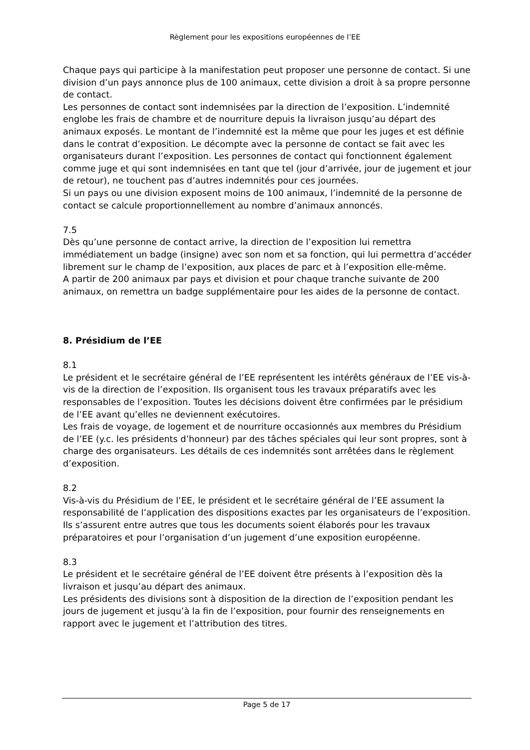Règlement pour les expositions européennes de l’EE
Chaque pays qui participe à la manifestation peut proposer une personne de contact. Si une division d’un pays annonce plus de 100 animaux, cette division a droit à sa propre personne de contact.
Les personnes de contact sont indemnisées par la direction de l’exposition. L’indemnité englobe les frais de chambre et de nourriture depuis la livraison jusqu’au départ des animaux exposés. Le montant de l’indemnité est la même que pour les juges et est définie dans le contrat d’exposition. Le décompte avec la personne de contact se fait avec les organisateurs durant l’exposition. Les personnes de contact qui fonctionnent également comme juge et qui sont indemnisées en tant que tel (jour d’arrivée, jour de jugement et jour de retour), ne touchent pas d’autres indemnités pour ces journées.
Si un pays ou une division exposent moins de 100 animaux, l’indemnité de la personne de contact se calcule proportionnellement au nombre d’animaux annoncés.
7.5
Dès qu’une personne de contact arrive, la direction de l’exposition lui remettra immédiatement un badge (insigne) avec son nom et sa fonction, qui lui permettra d’accéder librement sur le champ de l’exposition, aux places de parc et à l’exposition elle-même.
A partir de 200 animaux par pays et division et pour chaque tranche suivante de 200 animaux, on remettra un badge supplémentaire pour les aides de la personne de contact.
8. Présidium de l’EE
8.1
Le président et le secrétaire général de l’EE représentent les intérêts généraux de l’EE vis-à-vis de la direction de l’exposition. Ils organisent tous les travaux préparatifs avec les responsables de l’exposition. Toutes les décisions doivent être confirmées par le présidium de l’EE avant qu’elles ne deviennent exécutoires.
Les frais de voyage, de logement et de nourriture occasionnés aux membres du Présidium de l’EE (y.c. les présidents d’honneur) par des tâches spéciales qui leur sont propres, sont à charge des organisateurs. Les détails de ces indemnités sont arrêtées dans le règlement d’exposition.
8.2
Vis-à-vis du Présidium de l’EE, le président et le secrétaire général de l’EE assument la responsabilité de l’application des dispositions exactes par les organisateurs de l’exposition. Ils s’assurent entre autres que tous les documents soient élaborés pour les travaux préparatoires et pour l’organisation d’un jugement d’une exposition européenne.
8.3
Le président et le secrétaire général de l’EE doivent être présents à l’exposition dès la livraison et jusqu’au départ des animaux.
Les présidents des divisions sont à disposition de la direction de l’exposition pendant les jours de jugement et jusqu’à la fin de l’exposition, pour fournir des renseignements en rapport avec le jugement et l’attribution des titres.
Page 5 de 17